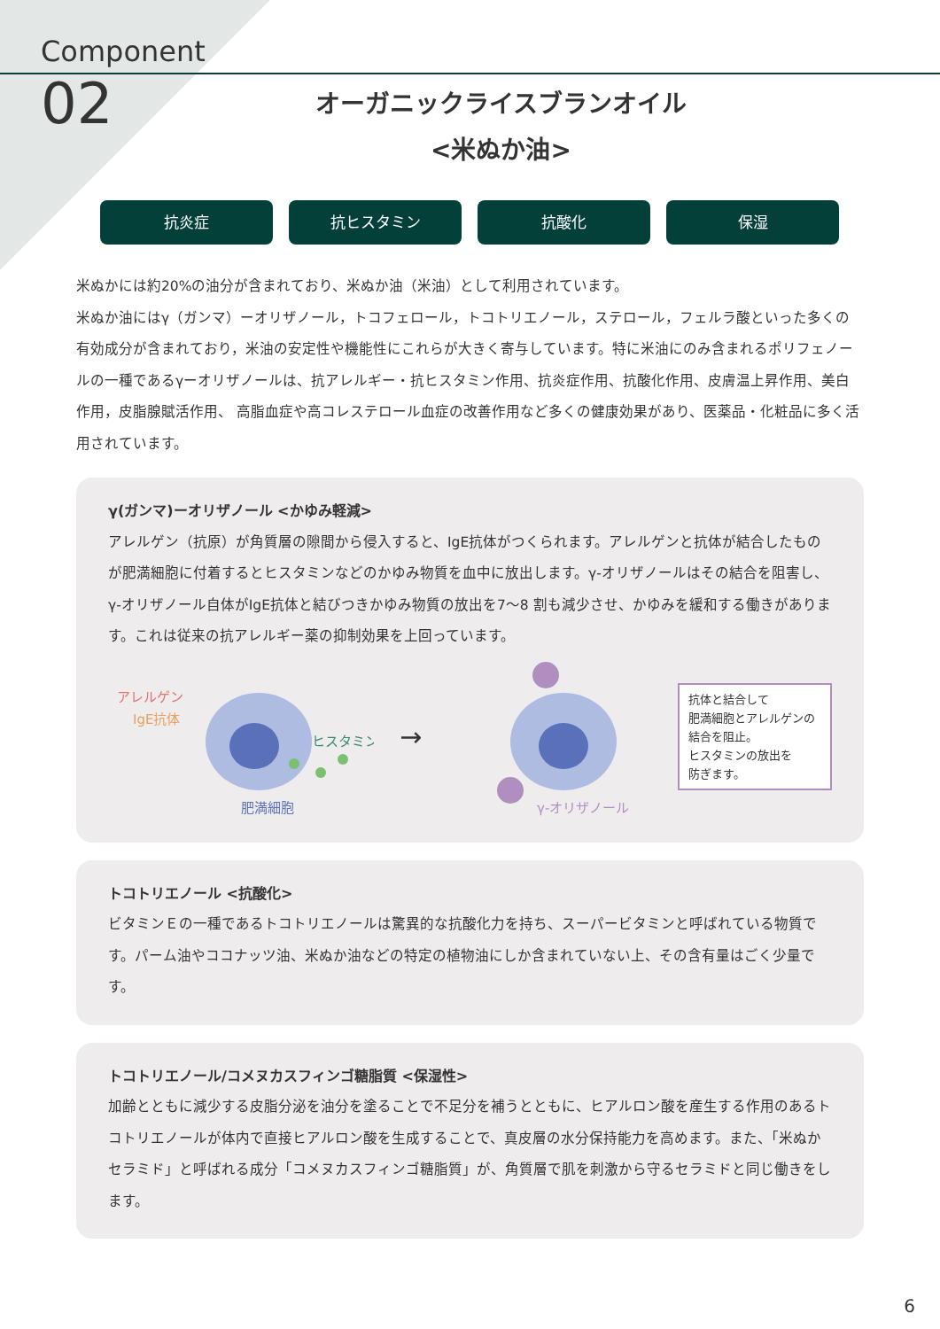Component
02
オーガニックライスブランオイル
<米ぬか油>
抗炎症 抗ヒスタミン 抗酸化 保湿
米ぬかには約20%の油分が含まれており、米ぬか油（米油）として利用されています。
米ぬか油にはγ（ガンマ）ーオリザノール，トコフェロール，トコトリエノール，ステロール，フェルラ酸といった多くの有効成分が含まれており，米油の安定性や機能性にこれらが大きく寄与しています。特に米油にのみ含まれるポリフェノールの一種であるγーオリザノールは、抗アレルギー・抗ヒスタミン作用、抗炎症作用、抗酸化作用、皮膚温上昇作用、美白作用，皮脂腺賦活作用、 高脂血症や高コレステロール血症の改善作用など多くの健康効果があり、医薬品・化粧品に多く活用されています。
γ(ガンマ)ーオリザノール <かゆみ軽減>
アレルゲン（抗原）が角質層の隙間から侵入すると、IgE抗体がつくられます。アレルゲンと抗体が結合したものが肥満細胞に付着するとヒスタミンなどのかゆみ物質を血中に放出します。γ-オリザノールはその結合を阻害し、γ-オリザノール自体がIgE抗体と結びつきかゆみ物質の放出を7〜8 割も減少させ、かゆみを緩和する働きがあります。これは従来の抗アレルギー薬の抑制効果を上回っています。
アレルゲン
IgE抗体
ヒスタミン
肥満細胞
→
γ-オリザノール
抗体と結合して
肥満細胞とアレルゲンの結合を阻止。
ヒスタミンの放出を
防ぎます。
トコトリエノール <抗酸化>
ビタミンＥの一種であるトコトリエノールは驚異的な抗酸化力を持ち、スーパービタミンと呼ばれている物質です。パーム油やココナッツ油、米ぬか油などの特定の植物油にしか含まれていない上、その含有量はごく少量です。
トコトリエノール/コメヌカスフィンゴ糖脂質 <保湿性>
加齢とともに減少する皮脂分泌を油分を塗ることで不足分を補うとともに、ヒアルロン酸を産生する作用のあるトコトリエノールが体内で直接ヒアルロン酸を生成することで、真皮層の水分保持能力を高めます。また、「米ぬかセラミド」と呼ばれる成分「コメヌカスフィンゴ糖脂質」が、角質層で肌を刺激から守るセラミドと同じ働きをします。
6